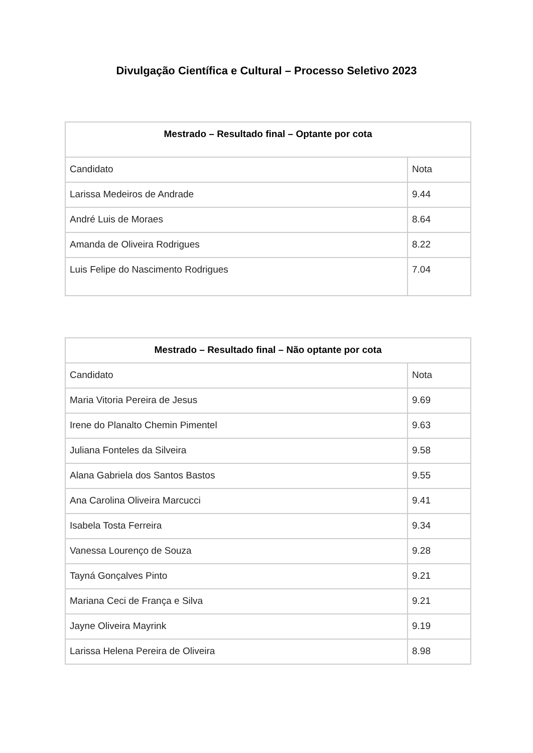Divulgação Científica e Cultural – Processo Seletivo 2023
| Mestrado – Resultado final – Optante por cota | |
| --- | --- |
| Candidato | Nota |
| Larissa Medeiros de Andrade | 9.44 |
| André Luis de Moraes | 8.64 |
| Amanda de Oliveira Rodrigues | 8.22 |
| Luis Felipe do Nascimento Rodrigues | 7.04 |
| Mestrado – Resultado final – Não optante por cota | |
| --- | --- |
| Candidato | Nota |
| Maria Vitoria Pereira de Jesus | 9.69 |
| Irene do Planalto Chemin Pimentel | 9.63 |
| Juliana Fonteles da Silveira | 9.58 |
| Alana Gabriela dos Santos Bastos | 9.55 |
| Ana Carolina Oliveira Marcucci | 9.41 |
| Isabela Tosta Ferreira | 9.34 |
| Vanessa Lourenço de Souza | 9.28 |
| Tayná Gonçalves Pinto | 9.21 |
| Mariana Ceci de França e Silva | 9.21 |
| Jayne Oliveira Mayrink | 9.19 |
| Larissa Helena Pereira de Oliveira | 8.98 |